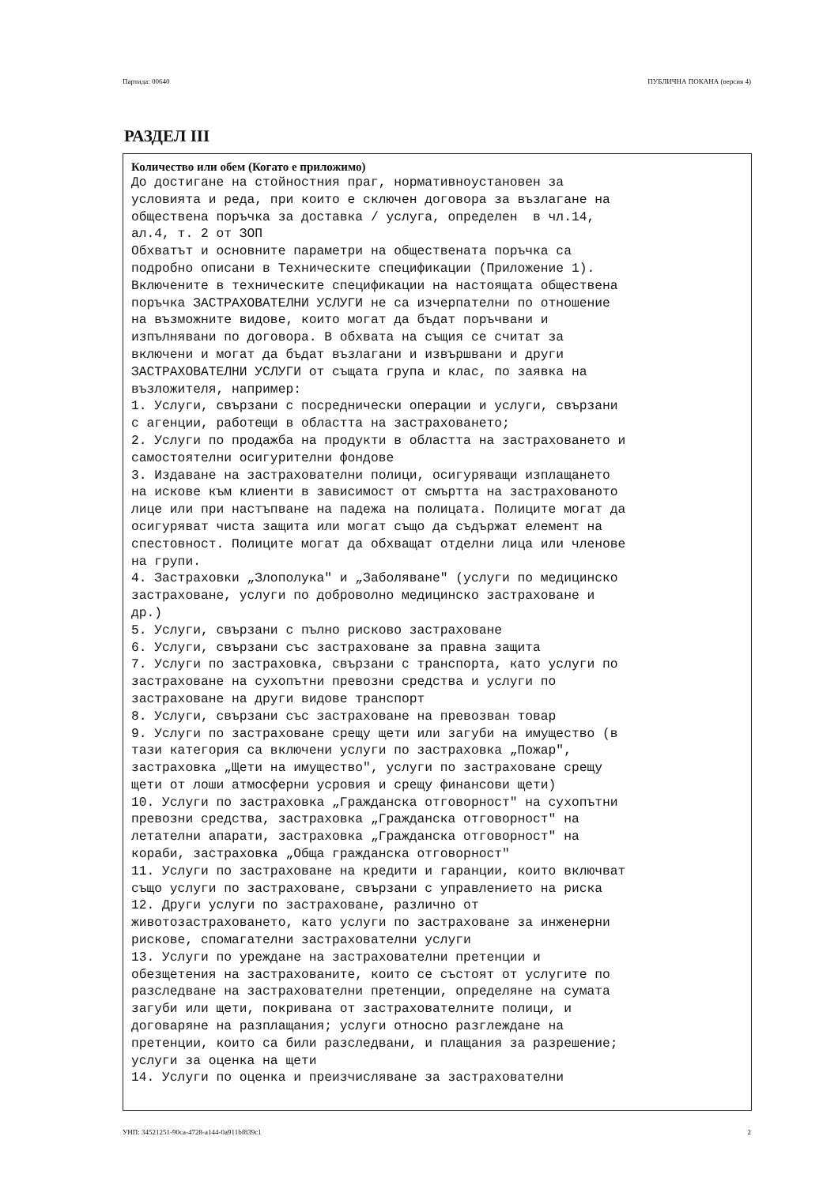Партида: 00640 ПУБЛИЧНА ПОКАНА (версия 4)
РАЗДЕЛ III
Количество или обем (Когато е приложимо)
До достигане на стойностния праг, нормативноустановен за
условията и реда, при които е сключен договора за възлагане на
обществена поръчка за доставка / услуга, определен  в чл.14,
ал.4, т. 2 от ЗОП
Обхватът и основните параметри на обществената поръчка са
подробно описани в Техническите спецификации (Приложение 1).
Включените в техническите спецификации на настоящата обществена
поръчка ЗАСТРАХОВАТЕЛНИ УСЛУГИ не са изчерпателни по отношение
на възможните видове, които могат да бъдат поръчвани и
изпълнявани по договора. В обхвата на същия се считат за
включени и могат да бъдат възлагани и извършвани и други
ЗАСТРАХОВАТЕЛНИ УСЛУГИ от същата група и клас, по заявка на
възложителя, например:
1. Услуги, свързани с посреднически операции и услуги, свързани
с агенции, работещи в областта на застраховането;
2. Услуги по продажба на продукти в областта на застраховането и
самостоятелни осигурителни фондове
3. Издаване на застрахователни полици, осигуряващи изплащането
на искове към клиенти в зависимост от смъртта на застрахованото
лице или при настъпване на падежа на полицата. Полиците могат да
осигуряват чиста защита или могат също да съдържат елемент на
спестовност. Полиците могат да обхващат отделни лица или членове
на групи.
4. Застраховки „Злополука" и „Заболяване" (услуги по медицинско
застраховане, услуги по доброволно медицинско застраховане и
др.)
5. Услуги, свързани с пълно рисково застраховане
6. Услуги, свързани със застраховане за правна защита
7. Услуги по застраховка, свързани с транспорта, като услуги по
застраховане на сухопътни превозни средства и услуги по
застраховане на други видове транспорт
8. Услуги, свързани със застраховане на превозван товар
9. Услуги по застраховане срещу щети или загуби на имущество (в
тази категория са включени услуги по застраховка „Пожар",
застраховка „Щети на имущество", услуги по застраховане срещу
щети от лоши атмосферни усровия и срещу финансови щети)
10. Услуги по застраховка „Гражданска отговорност" на сухопътни
превозни средства, застраховка „Гражданска отговорност" на
летателни апарати, застраховка „Гражданска отговорност" на
кораби, застраховка „Обща гражданска отговорност"
11. Услуги по застраховане на кредити и гаранции, които включват
също услуги по застраховане, свързани с управлението на риска
12. Други услуги по застраховане, различно от
животозастраховането, като услуги по застраховане за инженерни
рискове, спомагателни застрахователни услуги
13. Услуги по уреждане на застрахователни претенции и
обезщетения на застрахованите, които се състоят от услугите по
разследване на застрахователни претенции, определяне на сумата
загуби или щети, покривана от застрахователните полици, и
договаряне на разплащания; услуги относно разглеждане на
претенции, които са били разследвани, и плащания за разрешение;
услуги за оценка на щети
14. Услуги по оценка и преизчисляване за застрахователни
УНП: 34521251-90ca-4728-a144-0a911bf839c1 2